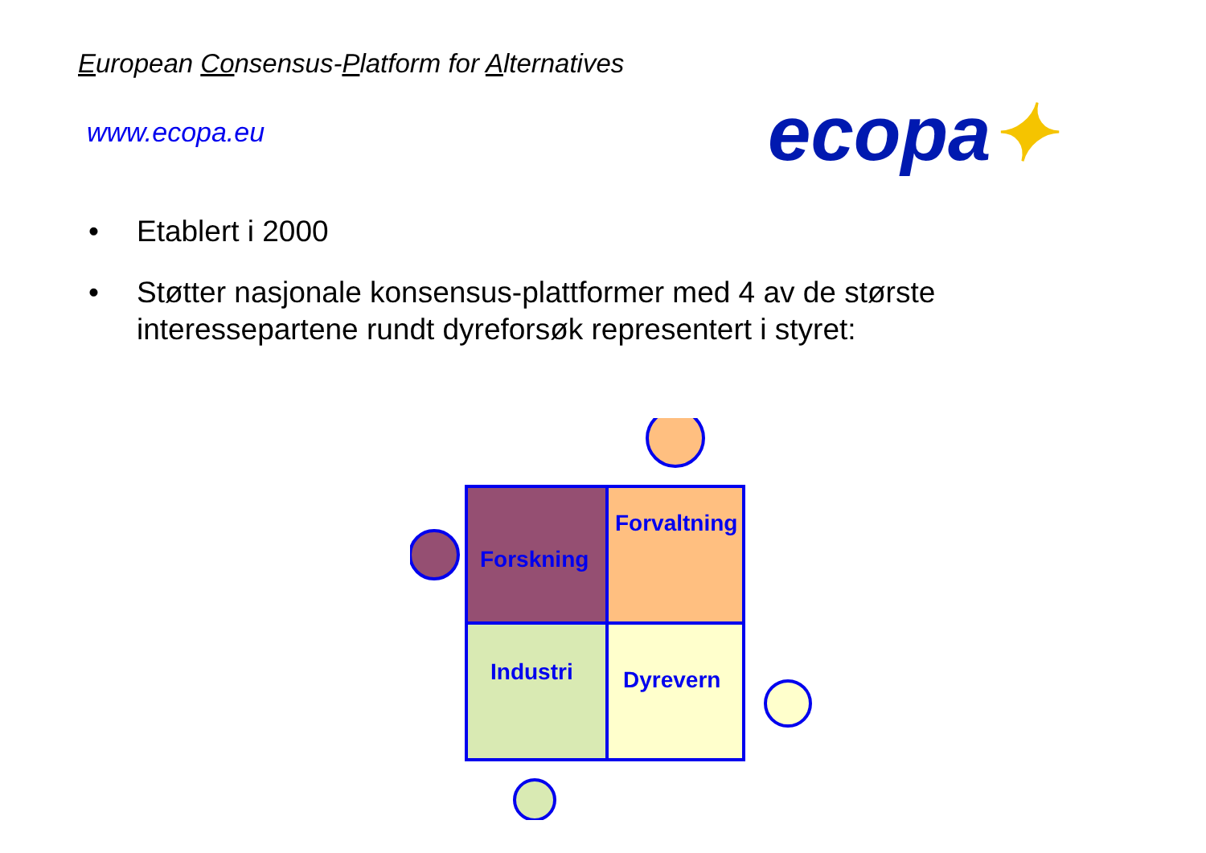European Consensus-Platform for Alternatives
www.ecopa.eu ecopa✦
• Etablert i 2000
• Støtter nasjonale konsensus-plattformer med 4 av de største interessepartene rundt dyreforsøk representert i styret:
Forvaltning
Forskning
Industri
Dyrevern